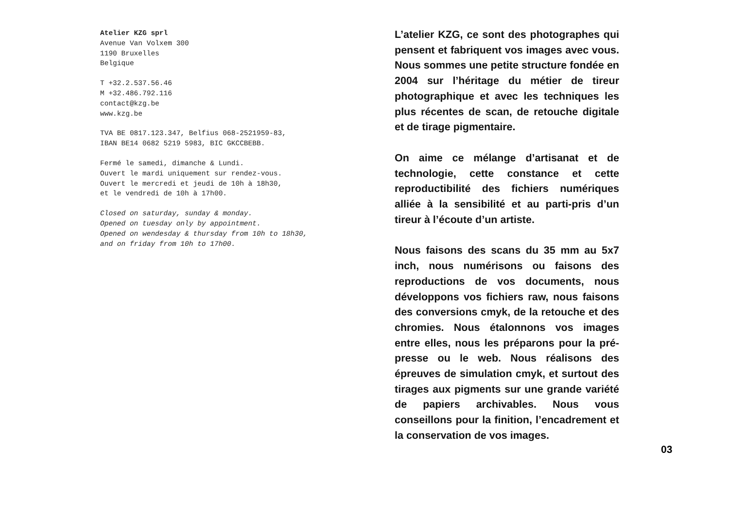Atelier KZG sprl
Avenue Van Volxem 300
1190 Bruxelles
Belgique
T +32.2.537.56.46
M +32.486.792.116
contact@kzg.be
www.kzg.be
TVA BE 0817.123.347, Belfius 068-2521959-83,
IBAN BE14 0682 5219 5983, BIC GKCCBEBB.
Fermé le samedi, dimanche & Lundi.
Ouvert le mardi uniquement sur rendez-vous.
Ouvert le mercredi et jeudi de 10h à 18h30,
et le vendredi de 10h à 17h00.
Closed on saturday, sunday & monday.
Opened on tuesday only by appointment.
Opened on wendesday & thursday from 10h to 18h30,
and on friday from 10h to 17h00.
L’atelier KZG, ce sont des photographes qui pensent et fabriquent vos images avec vous. Nous sommes une petite structure fondée en 2004 sur l’héritage du métier de tireur photographique et avec les techniques les plus récentes de scan, de retouche digitale et de tirage pigmentaire.
On aime ce mélange d’artisanat et de technologie, cette constance et cette reproductibilité des fichiers numériques alliée à la sensibilité et au parti-pris d’un tireur à l’écoute d’un artiste.
Nous faisons des scans du 35 mm au 5x7 inch, nous numérisons ou faisons des reproductions de vos documents, nous développons vos fichiers raw, nous faisons des conversions cmyk, de la retouche et des chromies. Nous étalonnons vos images entre elles, nous les préparons pour la pré-presse ou le web. Nous réalisons des épreuves de simulation cmyk, et surtout des tirages aux pigments sur une grande variété de papiers archivables. Nous vous conseillons pour la finition, l’encadrement et la conservation de vos images.
03